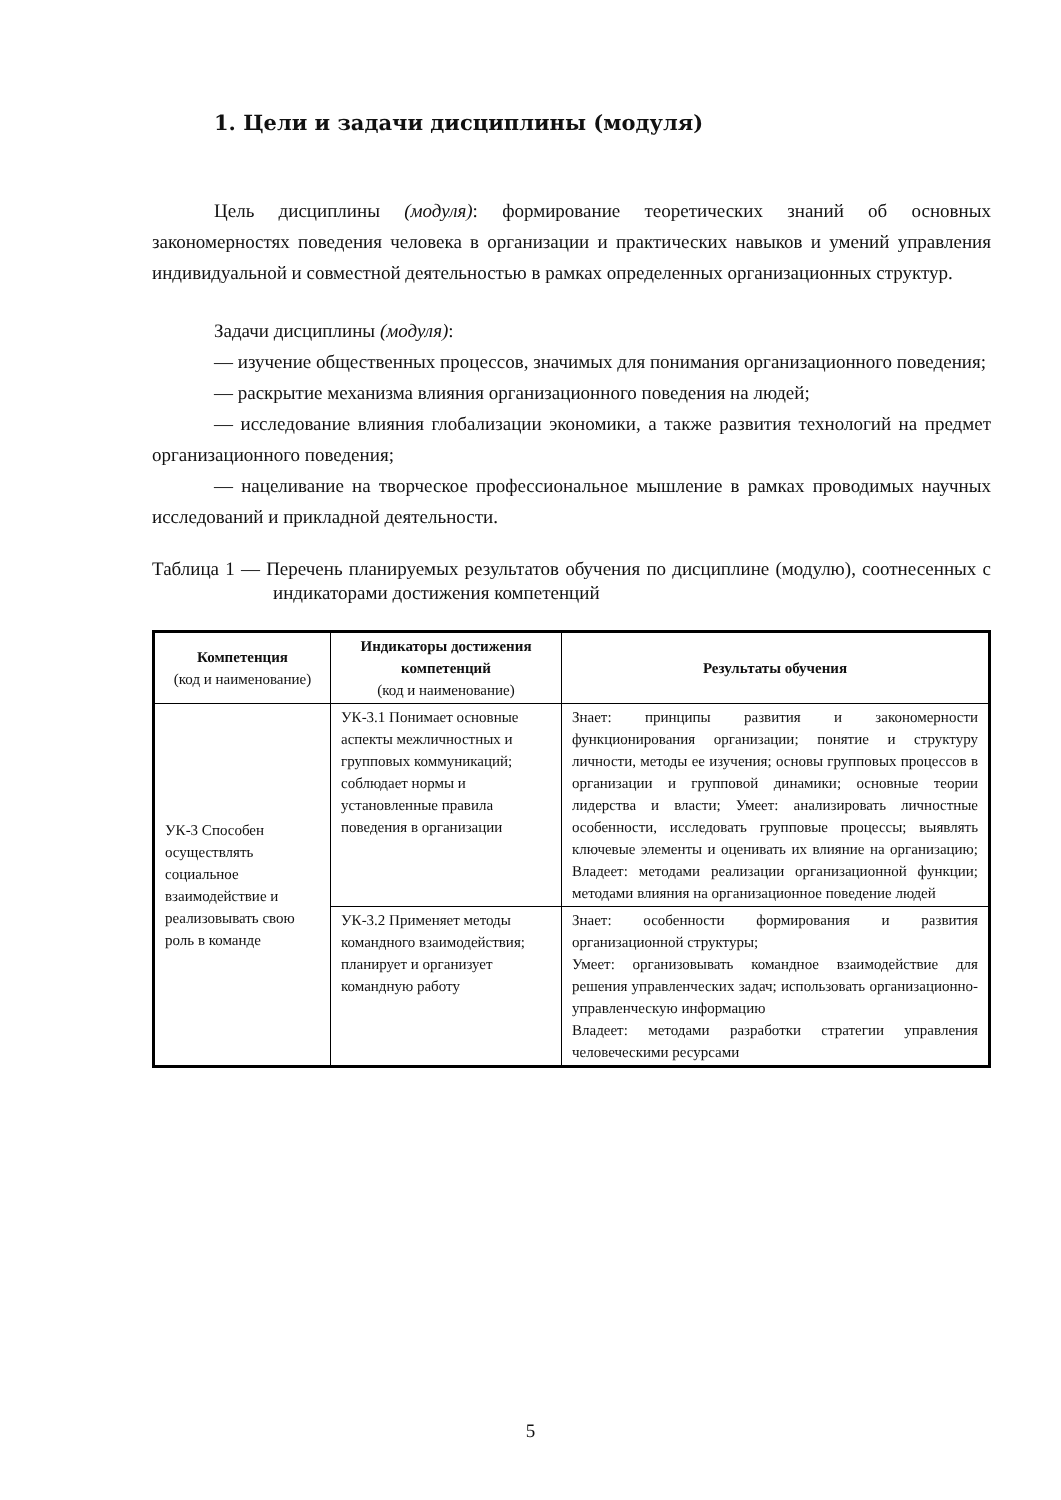1. Цели и задачи дисциплины (модуля)
Цель дисциплины (модуля): формирование теоретических знаний об основных закономерностях поведения человека в организации и практических навыков и умений управления индивидуальной и совместной деятельностью в рамках определенных организационных структур.
Задачи дисциплины (модуля):
— изучение общественных процессов, значимых для понимания организационного поведения;
— раскрытие механизма влияния организационного поведения на людей;
— исследование влияния глобализации экономики, а также развития технологий на предмет организационного поведения;
— нацеливание на творческое профессиональное мышление в рамках проводимых научных исследований и прикладной деятельности.
Таблица 1 — Перечень планируемых результатов обучения по дисциплине (модулю), соотнесенных с индикаторами достижения компетенций
| Компетенция (код и наименование) | Индикаторы достижения компетенций (код и наименование) | Результаты обучения |
| --- | --- | --- |
| УК-3 Способен осуществлять социальное взаимодействие и реализовывать свою роль в команде | УК-3.1 Понимает основные аспекты межличностных и групповых коммуникаций; соблюдает нормы и установленные правила поведения в организации | Знает: принципы развития и закономерности функционирования организации; понятие и структуру личности, методы ее изучения; основы групповых процессов в организации и групповой динамики; основные теории лидерства и власти; Умеет: анализировать личностные особенности, исследовать групповые процессы; выявлять ключевые элементы и оценивать их влияние на организацию; Владеет: методами реализации организационной функции; методами влияния на организационное поведение людей |
| | УК-3.2 Применяет методы командного взаимодействия; планирует и организует командную работу | Знает: особенности формирования и развития организационной структуры; Умеет: организовывать командное взаимодействие для решения управленческих задач; использовать организационно-управленческую информацию Владеет: методами разработки стратегии управления человеческими ресурсами |
5